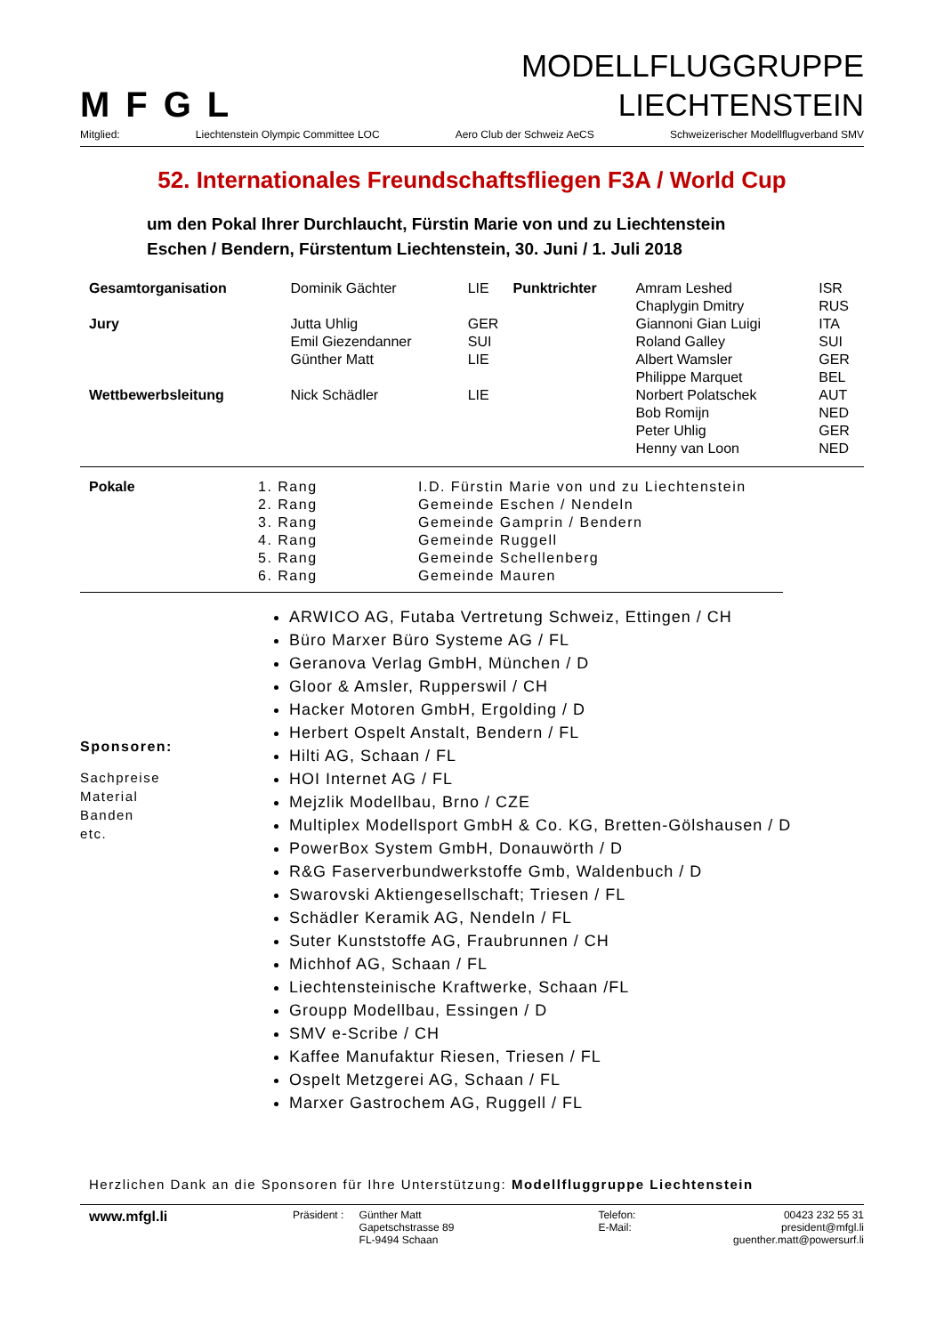MFGL
MODELLFLUGGRUPPE
LIECHTENSTEIN
Mitglied: Liechtenstein Olympic Committee LOC Aero Club der Schweiz AeCS Schweizerischer Modellflugverband SMV
52. Internationales Freundschaftsfliegen F3A / World Cup
um den Pokal Ihrer Durchlaucht, Fürstin Marie von und zu Liechtenstein
Eschen / Bendern, Fürstentum Liechtenstein, 30. Juni / 1. Juli 2018
| Gesamtorganisation | Dominik Gächter | LIE | Punktrichter | Amram Leshed | ISR |
| | | | | Chaplygin Dmitry | RUS |
| Jury | Jutta Uhlig | GER | | Giannoni Gian Luigi | ITA |
| | Emil Giezendanner | SUI | | Roland Galley | SUI |
| | Günther Matt | LIE | | Albert Wamsler | GER |
| | | | | Philippe Marquet | BEL |
| Wettbewerbsleitung | Nick Schädler | LIE | | Norbert Polatschek | AUT |
| | | | | Bob Romijn | NED |
| | | | | Peter Uhlig | GER |
| | | | | Henny van Loon | NED |
| Pokale | 1. Rang | I.D. Fürstin Marie von und zu Liechtenstein |
| | 2. Rang | Gemeinde Eschen / Nendeln |
| | 3. Rang | Gemeinde Gamprin / Bendern |
| | 4. Rang | Gemeinde Ruggell |
| | 5. Rang | Gemeinde Schellenberg |
| | 6. Rang | Gemeinde Mauren |
Sponsoren:
Sachpreise
Material
Banden
etc.
ARWICO AG, Futaba Vertretung Schweiz, Ettingen / CH
Büro Marxer Büro Systeme AG / FL
Geranova Verlag GmbH, München / D
Gloor & Amsler, Rupperswil / CH
Hacker Motoren GmbH, Ergolding / D
Herbert Ospelt Anstalt, Bendern / FL
Hilti AG, Schaan / FL
HOI Internet AG / FL
Mejzlik Modellbau, Brno / CZE
Multiplex Modellsport GmbH & Co. KG, Bretten-Gölshausen / D
PowerBox System GmbH, Donauwörth / D
R&G Faserverbundwerkstoffe Gmb, Waldenbuch / D
Swarovski Aktiengesellschaft; Triesen / FL
Schädler Keramik AG, Nendeln / FL
Suter Kunststoffe AG, Fraubrunnen / CH
Michhof AG, Schaan / FL
Liechtensteinische Kraftwerke, Schaan /FL
Groupp Modellbau, Essingen / D
SMV e-Scribe / CH
Kaffee Manufaktur Riesen, Triesen / FL
Ospelt Metzgerei AG, Schaan / FL
Marxer Gastrochem AG, Ruggell / FL
Herzlichen Dank an die Sponsoren für Ihre Unterstützung: Modellfluggruppe Liechtenstein
www.mfgl.li
Präsident :
Günther Matt
Gapetschstrasse 89
FL-9494 Schaan
Telefon:
E-Mail:
00423 232 55 31
president@mfgl.li
guenther.matt@powersurf.li